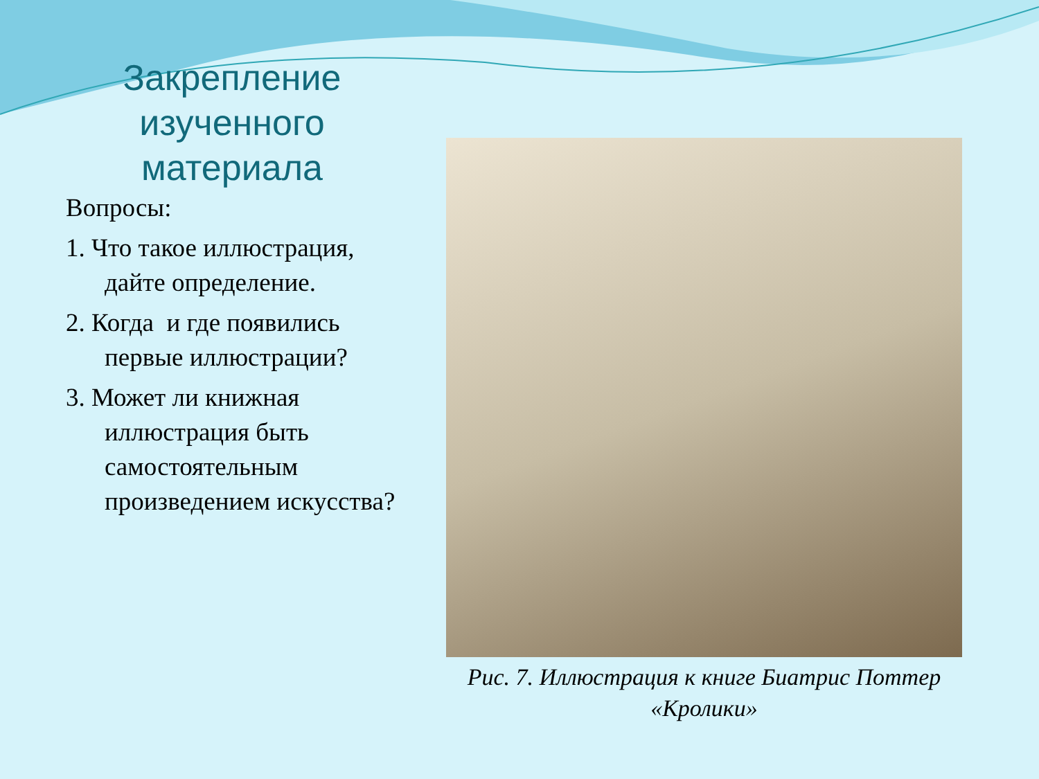Закрепление изученного материала
Вопросы:
1. Что такое иллюстрация, дайте определение.
2. Когда и где появились первые иллюстрации?
3. Может ли книжная иллюстрация быть самостоятельным произведением искусства?
Рис. 7. Иллюстрация к книге Биатрис Поттер «Кролики»